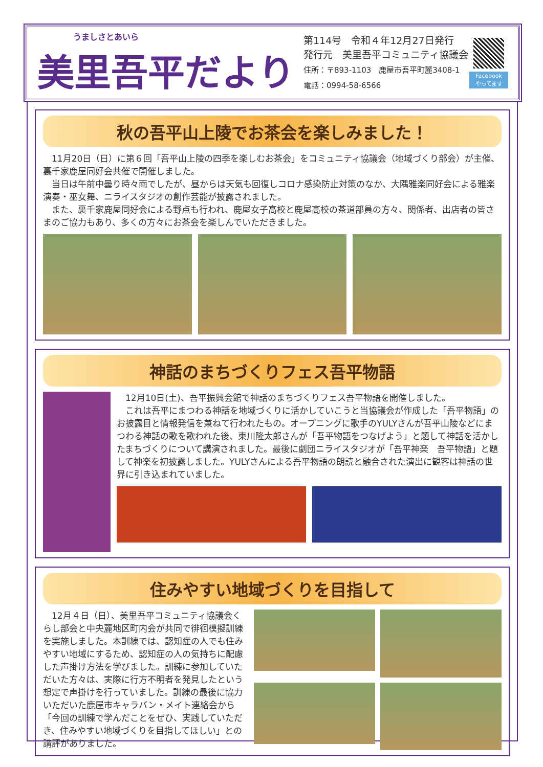うましさとあいら
美里吾平だより
第114号　令和４年12月27日発行
発行元　美里吾平コミュニティ協議会
住所：〒893-1103　鹿屋市吾平町麓3408-1
電話：0994-58-6566
Facebook
やってます
秋の吾平山上陵でお茶会を楽しみました！
11月20日（日）に第６回「吾平山上陵の四季を楽しむお茶会」をコミュニティ協議会（地域づくり部会）が主催、裏千家鹿屋同好会共催で開催しました。
当日は午前中曇り時々雨でしたが、昼からは天気も回復しコロナ感染防止対策のなか、大隅雅楽同好会による雅楽演奏・巫女舞、ニライスタジオの創作芸能が披露されました。
また、裏千家鹿屋同好会による野点も行われ、鹿屋女子高校と鹿屋高校の茶道部員の方々、関係者、出店者の皆さまのご協力もあり、多くの方々にお茶会を楽しんでいただきました。
神話のまちづくりフェス吾平物語
12月10日(土)、吾平振興会館で神話のまちづくりフェス吾平物語を開催しました。
これは吾平にまつわる神話を地域づくりに活かしていこうと当協議会が作成した「吾平物語」のお披露目と情報発信を兼ねて行われたもの。オープニングに歌手のYULYさんが吾平山陵などにまつわる神話の歌を歌われた後、東川隆太郎さんが「吾平物語をつなげよう」と題して神話を活かしたまちづくりについて講演されました。最後に劇団ニライスタジオが「吾平神楽　吾平物語」と題して神楽を初披露しました。YULYさんによる吾平物語の朗読と融合された演出に観客は神話の世界に引き込まれていました。
住みやすい地域づくりを目指して
12月４日（日）、美里吾平コミュニティ協議会くらし部会と中央麓地区町内会が共同で徘徊模擬訓練を実施しました。本訓練では、認知症の人でも住みやすい地域にするため、認知症の人の気持ちに配慮した声掛け方法を学びました。訓練に参加していただいた方々は、実際に行方不明者を発見したという想定で声掛けを行っていました。訓練の最後に協力いただいた鹿屋市キャラバン・メイト連絡会から「今回の訓練で学んだことをぜひ、実践していただき、住みやすい地域づくりを目指してほしい」との講評がありました。